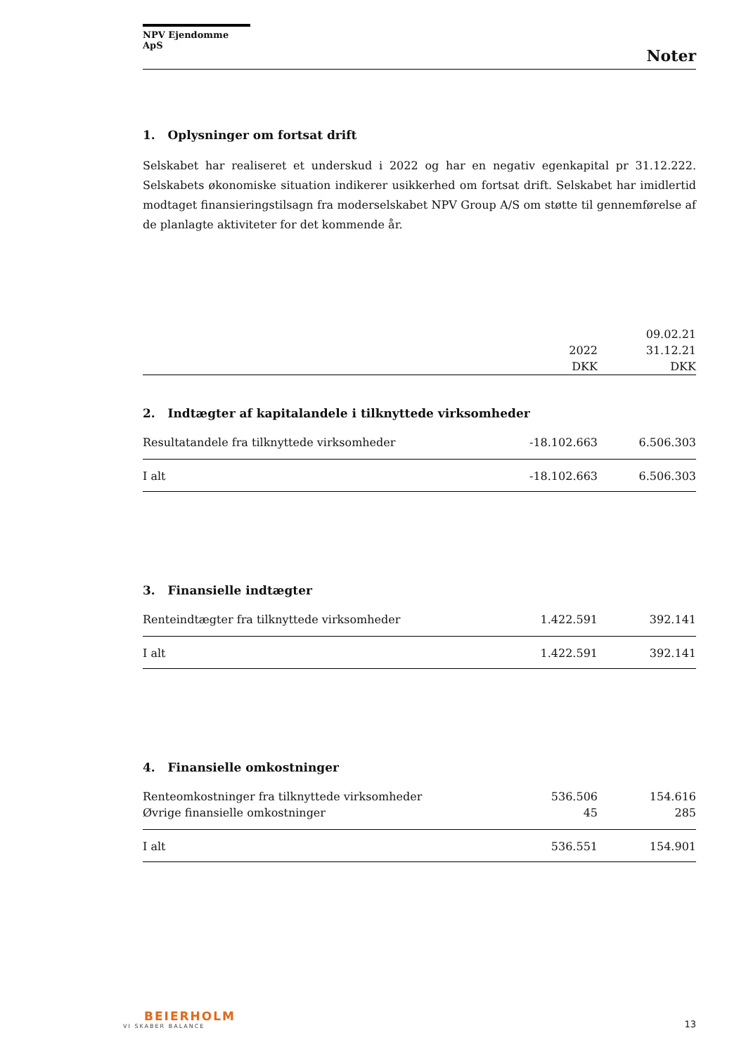NPV Ejendomme ApS
Noter
1. Oplysninger om fortsat drift
Selskabet har realiseret et underskud i 2022 og har en negativ egenkapital pr 31.12.222. Selskabets økonomiske situation indikerer usikkerhed om fortsat drift. Selskabet har imidlertid modtaget finansieringstilsagn fra moderselskabet NPV Group A/S om støtte til gennemførelse af de planlagte aktiviteter for det kommende år.
| | | 09.02.21 |
| --- | --- | --- |
| | 2022 | 31.12.21 |
| | DKK | DKK |
2. Indtægter af kapitalandele i tilknyttede virksomheder
| Resultatandele fra tilknyttede virksomheder | -18.102.663 | 6.506.303 |
| I alt | -18.102.663 | 6.506.303 |
3. Finansielle indtægter
| Renteindtægter fra tilknyttede virksomheder | 1.422.591 | 392.141 |
| I alt | 1.422.591 | 392.141 |
4. Finansielle omkostninger
| Renteomkostninger fra tilknyttede virksomheder | 536.506 | 154.616 |
| Øvrige finansielle omkostninger | 45 | 285 |
| I alt | 536.551 | 154.901 |
BEIERHOLM
VI SKABER BALANCE
13